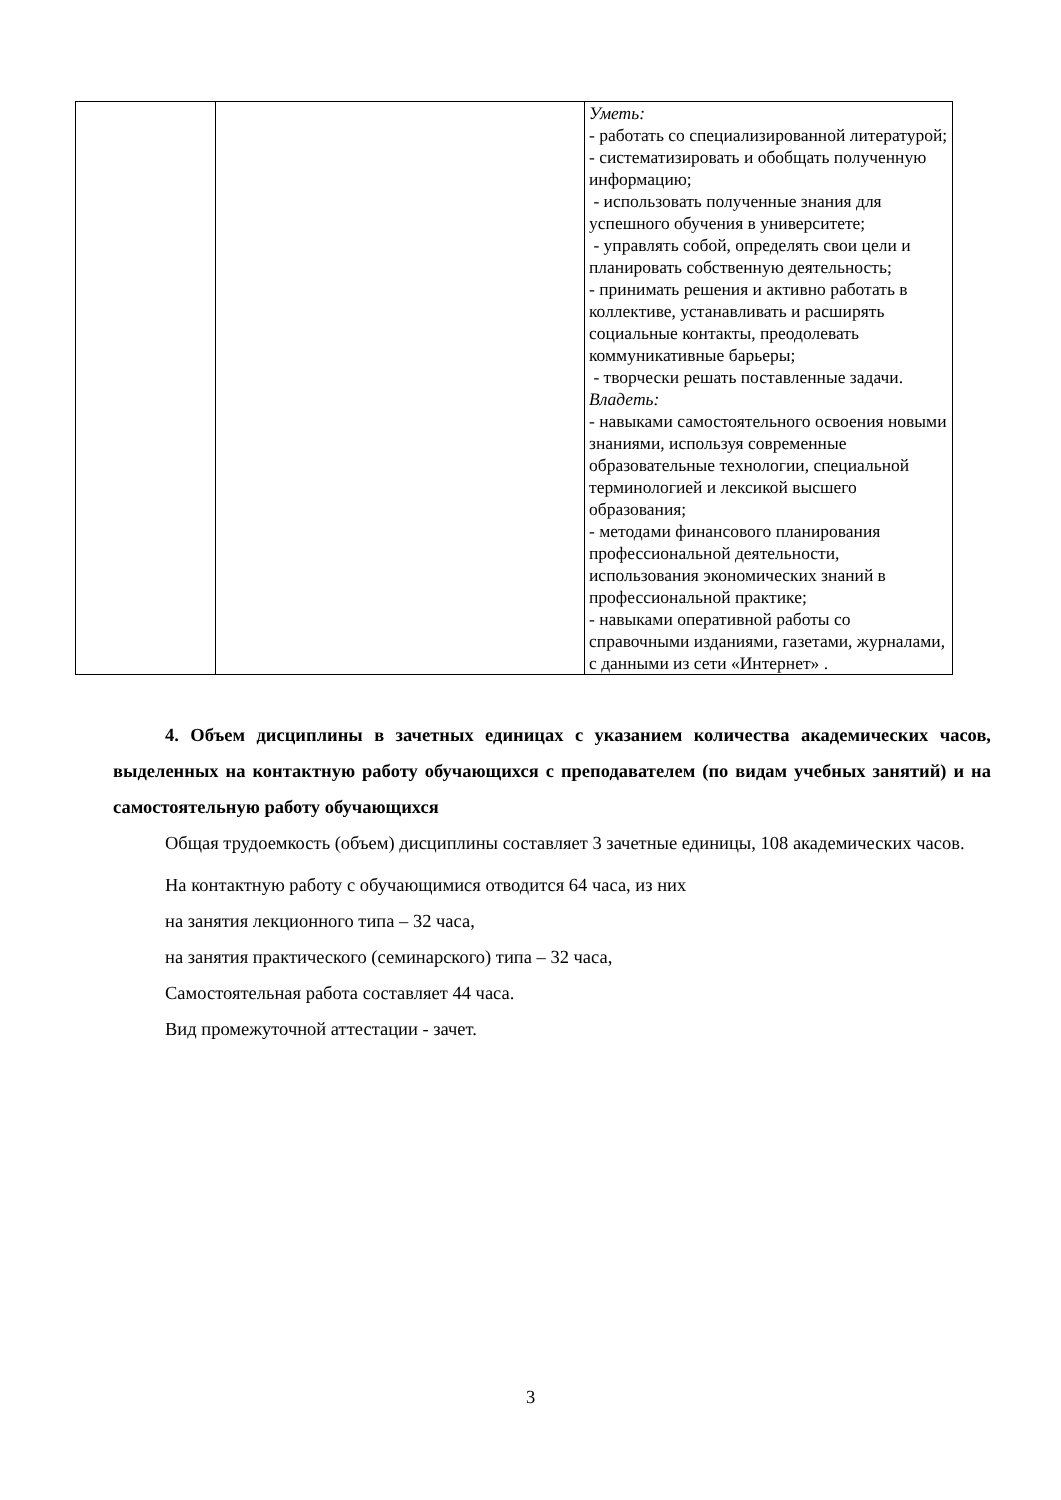| | | Уметь: - работать со специализированной литературой; - систематизировать и обобщать полученную информацию; - использовать полученные знания для успешного обучения в университете; - управлять собой, определять свои цели и планировать собственную деятельность; - принимать решения и активно работать в коллективе, устанавливать и расширять социальные контакты, преодолевать коммуникативные барьеры; - творчески решать поставленные задачи. Владеть: - навыками самостоятельного освоения новыми знаниями, используя современные образовательные технологии, специальной терминологией и лексикой высшего образования; - методами финансового планирования профессиональной деятельности, использования экономических знаний в профессиональной практике; - навыками оперативной работы со справочными изданиями, газетами, журналами, с данными из сети «Интернет» . |
4. Объем дисциплины в зачетных единицах с указанием количества академических часов, выделенных на контактную работу обучающихся с преподавателем (по видам учебных занятий) и на самостоятельную работу обучающихся
Общая трудоемкость (объем) дисциплины составляет 3 зачетные единицы, 108 академических часов.
На контактную работу с обучающимися отводится 64 часа, из них
на занятия лекционного типа – 32 часа,
на занятия практического (семинарского) типа – 32 часа,
Самостоятельная работа составляет 44 часа.
Вид промежуточной аттестации - зачет.
3